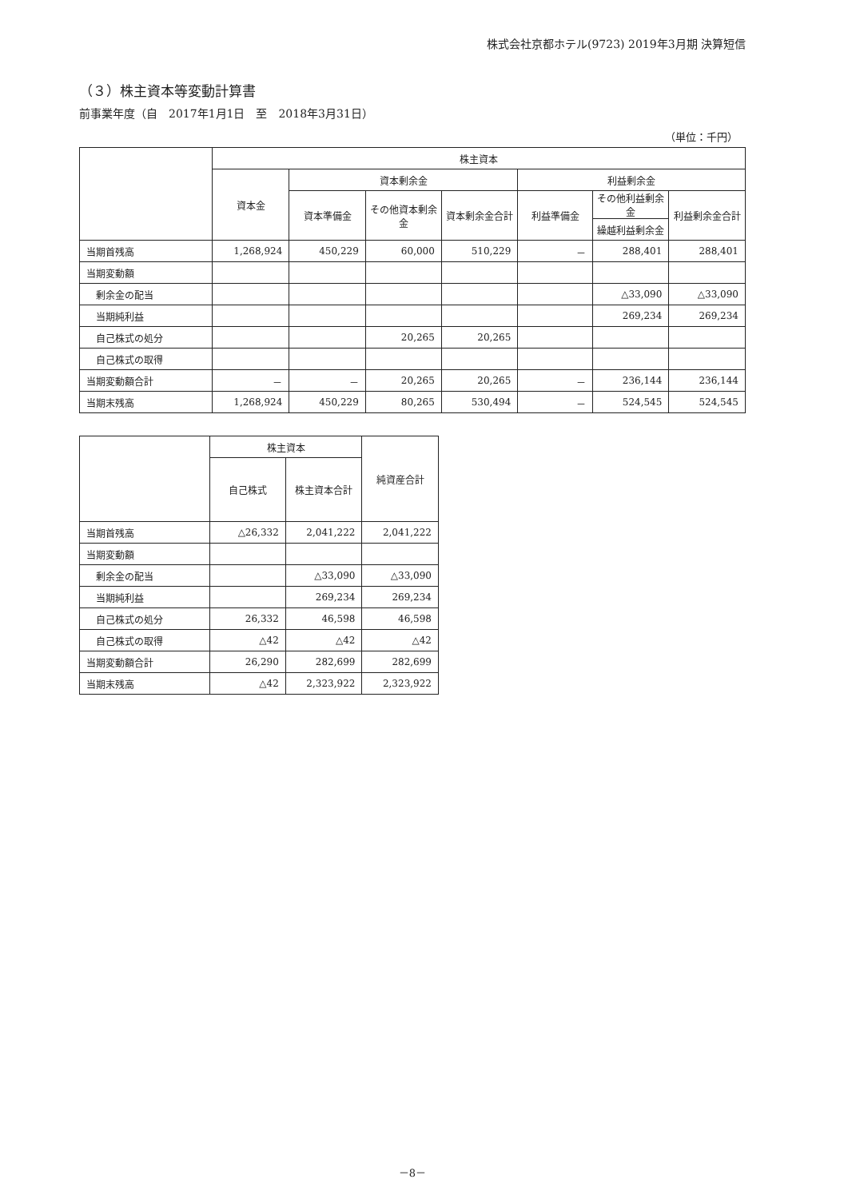株式会社京都ホテル(9723) 2019年3月期 決算短信
（３）株主資本等変動計算書
前事業年度（自　2017年1月1日　至　2018年3月31日）
（単位：千円）
| | 株主資本 | | | | | | |
| --- | --- | --- | --- | --- | --- | --- | --- |
| | 資本金 | 資本剰余金 | | | 利益剰余金 | | |
| | | 資本準備金 | その他資本剰余金 | 資本剰余金合計 | 利益準備金 | その他利益剰余金 | 利益剰余金合計 |
| | | | | | | 繰越利益剰余金 | |
| 当期首残高 | 1,268,924 | 450,229 | 60,000 | 510,229 | － | 288,401 | 288,401 |
| 当期変動額 | | | | | | | |
| 剰余金の配当 | | | | | | △33,090 | △33,090 |
| 当期純利益 | | | | | | 269,234 | 269,234 |
| 自己株式の処分 | | | 20,265 | 20,265 | | | |
| 自己株式の取得 | | | | | | | |
| 当期変動額合計 | － | － | 20,265 | 20,265 | － | 236,144 | 236,144 |
| 当期末残高 | 1,268,924 | 450,229 | 80,265 | 530,494 | － | 524,545 | 524,545 |
| | 株主資本 | | 純資産合計 |
| --- | --- | --- | --- |
| | 自己株式 | 株主資本合計 | |
| 当期首残高 | △26,332 | 2,041,222 | 2,041,222 |
| 当期変動額 | | | |
| 剰余金の配当 | | △33,090 | △33,090 |
| 当期純利益 | | 269,234 | 269,234 |
| 自己株式の処分 | 26,332 | 46,598 | 46,598 |
| 自己株式の取得 | △42 | △42 | △42 |
| 当期変動額合計 | 26,290 | 282,699 | 282,699 |
| 当期末残高 | △42 | 2,323,922 | 2,323,922 |
－8－